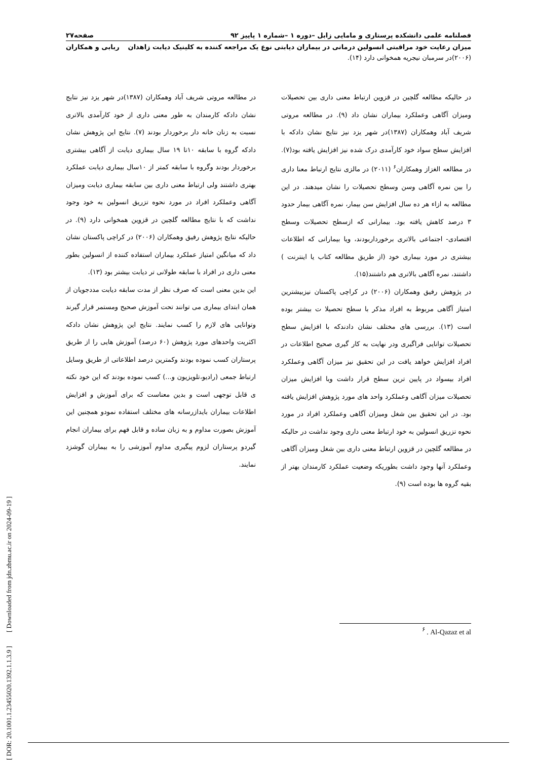فصلنامه علمی دانشکده پرستاری و مامایی زابل –دوره ۱ –شماره ۱ پاییز ۹۲ صفحه۲۷
میزان رعایت خود مراقبتی انسولین درمانی در بیماران دیابتی نوع یک مراجعه کننده به کلینیک دیابت زاهدان ربابی و همکاران
(۲۰۰۶)در سرمبان نیجریه همخوانی دارد (۱۴).
در حالیکه مطالعه گلچین در قزوین ارتباط معنی داری بین تحصیلات ومیزان آگاهی وعملکرد بیماران نشان داد (۹). در مطالعه مروتی شریف آباد وهمکاران (۱۳۸۷)در شهر یزد نیز نتایج نشان دادکه با افزایش سطح سواد خود کارآمدی درک شده نیز افزایش یافته بود(۷). در مطالعه الغزاز وهمکاران<sup>۶</sup> (۲۰۱۱) در مالزی نتایج ارتباط معنا داری را بین نمره آگاهی وسن وسطح تحصیلات را نشان میدهند. در این مطالعه به ازاء هر ده سال افزایش سن بیمار، نمره آگاهی بیمار حدود ۳ درصد کاهش یافته بود. بیمارانی که ازسطح تحصیلات وسطح اقتصادی- اجتماعی بالاتری برخورداربودند، ویا بیمارانی که اطلاعات بیشتری در مورد بیماری خود (از طریق مطالعه کتاب یا اینترنت ) داشتند، نمره آگاهی بالاتری هم داشتند(۱۵).
در پژوهش رفیق وهمکاران (۲۰۰۶) در کراچی پاکستان نیزبیشترین امتیاز آگاهی مربوط به افراد مذکر با سطح تحصیلا ت بیشتر بوده است (۱۳). بررسی های مختلف نشان دادندکه با افزایش سطح تحصیلات توانایی فراگیری ودر نهایت به کار گیری صحیح اطلاعات در افراد افزایش خواهد یافت در این تحقیق نیز میزان آگاهی وعملکرد افراد بیسواد در پایین ترین سطح قرار داشت وبا افزایش میزان تحصیلات میزان آگاهی وعملکرد واحد های مورد پژوهش افزایش یافته بود. در این تحقیق بین شغل ومیزان آگاهی وعملکرد افراد در مورد نحوه تزریق انسولین به خود ارتباط معنی داری وجود نداشت در حالیکه در مطالعه گلچین در قزوین ارتباط معنی داری بین شغل ومیزان آگاهی وعملکرد آنها وجود داشت بطوریکه وضعیت عملکرد کارمندان بهتر از بقیه گروه ها بوده است (۹).
در مطالعه مروتی شریف آباد وهمکاران (۱۳۸۷)در شهر یزد نیز نتایج نشان دادکه کارمندان به طور معنی داری از خود کارآمدی بالاتری نسبت به زنان خانه دار برخوردار بودند (۷). نتایج این پژوهش نشان دادکه گروه با سابقه ۱۰تا ۱۹ سال بیماری دیابت از آگاهی بیشتری برخوردار بودند وگروه با سابقه کمتر از ۱۰سال بیماری دیابت عملکرد بهتری داشتند ولی ارتباط معنی داری بین سابقه بیماری دیابت ومیزان آگاهی وعملکرد افراد در مورد نحوه تزریق انسولین به خود وجود نداشت که با نتایج مطالعه گلچین در قزوین همخوانی دارد (۹). در حالیکه نتایج پژوهش رفیق وهمکاران (۲۰۰۶) در کراچی پاکستان نشان داد که میانگین امتیاز عملکرد بیماران استفاده کننده از انسولین بطور معنی داری در افراد با سابقه طولانی تر دیابت بیشتر بود (۱۳).
این بدین معنی است که صرف نظر از مدت سابقه دیابت مددجویان از همان ابتدای بیماری می توانند تحت آموزش صحیح ومستمر قرار گیرند وتوانایی های لازم را کسب نمایند. نتایج این پژوهش نشان دادکه اکثریت واحدهای مورد پژوهش (۶۰ درصد) آموزش هایی را از طریق پرستاران کسب نموده بودند وکمترین درصد اطلاعاتی از طریق وسایل ارتباط جمعی (رادیو،تلویزیون و...) کسب نموده بودند که این خود نکته ی قابل توجهی است و بدین معناست که برای آموزش و افزایش اطلاعات بیماران بایدازرسانه های مختلف استفاده نمودو همچنین این آموزش بصورت مداوم و به زبان ساده و قابل فهم برای بیماران انجام گیردو پرستاران لزوم پیگیری مداوم آموزشی را به بیماران گوشزد نمایند.
<sup>۶</sup> . Al-Qazaz et al
[ DOR: 20.1001.1.23455020.1392.1.1.3.9 ] [ Downloaded from jdn.zbmu.ac.ir on 2024-09-19 ]